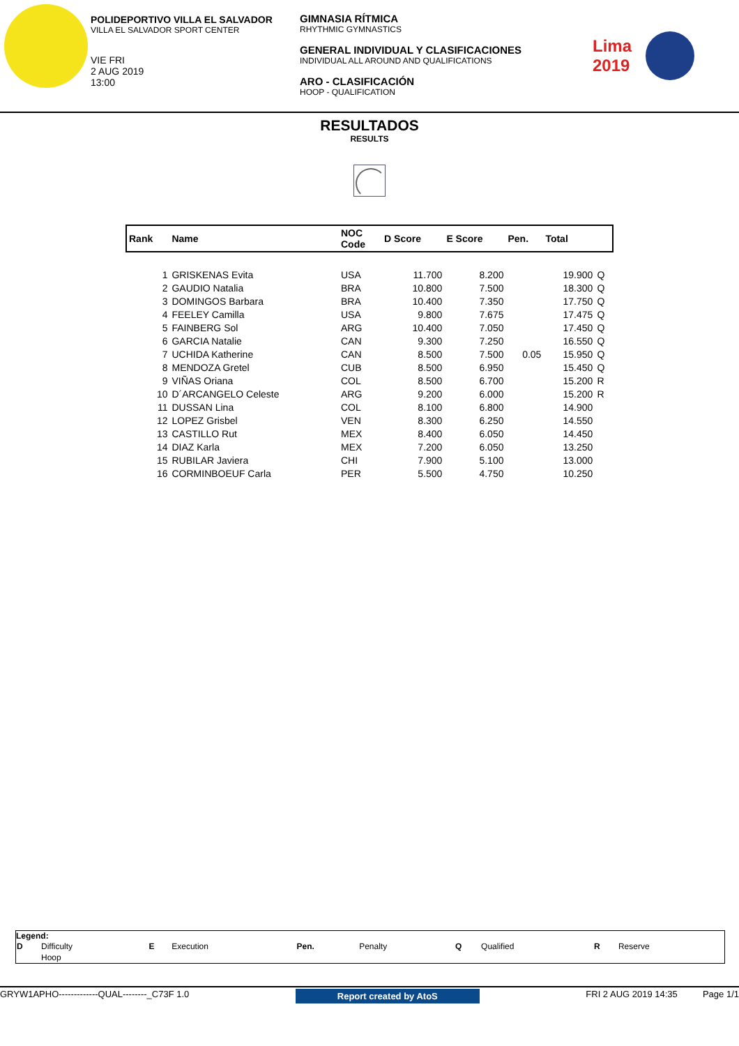POLIDEPORTIVO VILLA EL SALVADOR
VILLA EL SALVADOR SPORT CENTER
VIE FRI
2 AUG 2019
13:00
GIMNASIA RÍTMICA
RHYTHMIC GYMNASTICS
GENERAL INDIVIDUAL Y CLASIFICACIONES
INDIVIDUAL ALL AROUND AND QUALIFICATIONS
ARO - CLASIFICACIÓN
HOOP - QUALIFICATION
Lima
2019
RESULTADOS
RESULTS
| Rank | Name | NOC Code | D Score | E Score | Pen. | Total | |
| --- | --- | --- | --- | --- | --- | --- | --- |
| 1 | GRISKENAS Evita | USA | 11.700 | 8.200 | | 19.900 | Q |
| 2 | GAUDIO Natalia | BRA | 10.800 | 7.500 | | 18.300 | Q |
| 3 | DOMINGOS Barbara | BRA | 10.400 | 7.350 | | 17.750 | Q |
| 4 | FEELEY Camilla | USA | 9.800 | 7.675 | | 17.475 | Q |
| 5 | FAINBERG Sol | ARG | 10.400 | 7.050 | | 17.450 | Q |
| 6 | GARCIA Natalie | CAN | 9.300 | 7.250 | | 16.550 | Q |
| 7 | UCHIDA Katherine | CAN | 8.500 | 7.500 | 0.05 | 15.950 | Q |
| 8 | MENDOZA Gretel | CUB | 8.500 | 6.950 | | 15.450 | Q |
| 9 | VIÑAS Oriana | COL | 8.500 | 6.700 | | 15.200 | R |
| 10 | D´ARCANGELO Celeste | ARG | 9.200 | 6.000 | | 15.200 | R |
| 11 | DUSSAN Lina | COL | 8.100 | 6.800 | | 14.900 | |
| 12 | LOPEZ Grisbel | VEN | 8.300 | 6.250 | | 14.550 | |
| 13 | CASTILLO Rut | MEX | 8.400 | 6.050 | | 14.450 | |
| 14 | DIAZ Karla | MEX | 7.200 | 6.050 | | 13.250 | |
| 15 | RUBILAR Javiera | CHI | 7.900 | 5.100 | | 13.000 | |
| 16 | CORMINBOEUF Carla | PER | 5.500 | 4.750 | | 10.250 | |
Legend:
| D | Difficulty | E | Execution | Pen. | Penalty | Q | Qualified | R | Reserve |
| | Hoop | | | | | | | | |
GRYW1APHO-------------QUAL--------_C73F 1.0 Report created by AtoS FRI 2 AUG 2019 14:35 Page 1/1